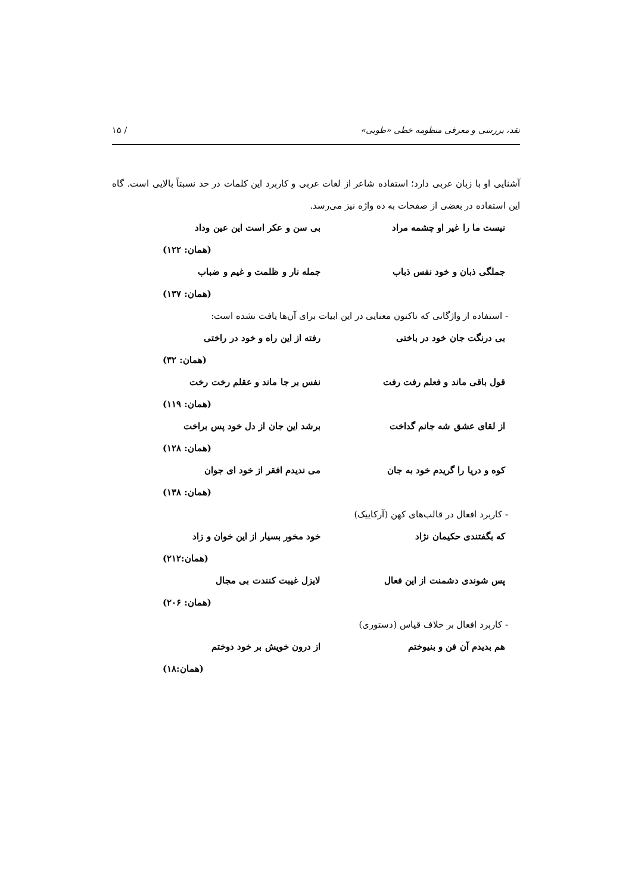نقد، بررسی و معرفی منظومه خطی «طوبی» / ۱۵
آشنایی او با زبان عربی دارد؛ استفاده شاعر از لغات عربی و کاربرد این کلمات در حد نسبتاً بالایی است. گاه این استفاده در بعضی از صفحات به ده واژه نیز می‌رسد.
نیست ما را غیر او چشمه مراد بی سن و عکر است این عین وداد
(همان: ۱۲۲)
جملگی ذبان و خود نفس ذباب جمله نار و ظلمت و غیم و ضباب
(همان: ۱۳۷)
- استفاده از واژگانی که تاکنون معنایی در این ابیات برای آن‌ها یافت نشده است:
بی درنگت جان خود در باختی رفته از این راه و خود در راختی
(همان: ۳۲)
قول باقی ماند و فعلم رفت رفت نفس بر جا ماند و عقلم رخت رخت
(همان: ۱۱۹)
از لقای عشق شه جانم گداخت برشد این جان از دل خود پس براخت
(همان: ۱۲۸)
کوه و دریا را گریدم خود به جان می ندیدم افقر از خود ای جوان
(همان: ۱۳۸)
- کاربرد افعال در قالب‌های کهن (آرکاییک)
که بگفتندی حکیمان نژاد خود مخور بسیار از این خوان و زاد
(همان:۲۱۲)
پس شوندی دشمنت از این فعال لایزل غیبت کنندت بی مجال
(همان: ۲۰۶)
- کاربرد افعال بر خلاف قیاس (دستوری)
هم بدیدم آن فن و بنیوختم از درون خویش بر خود دوختم
(همان:۱۸)